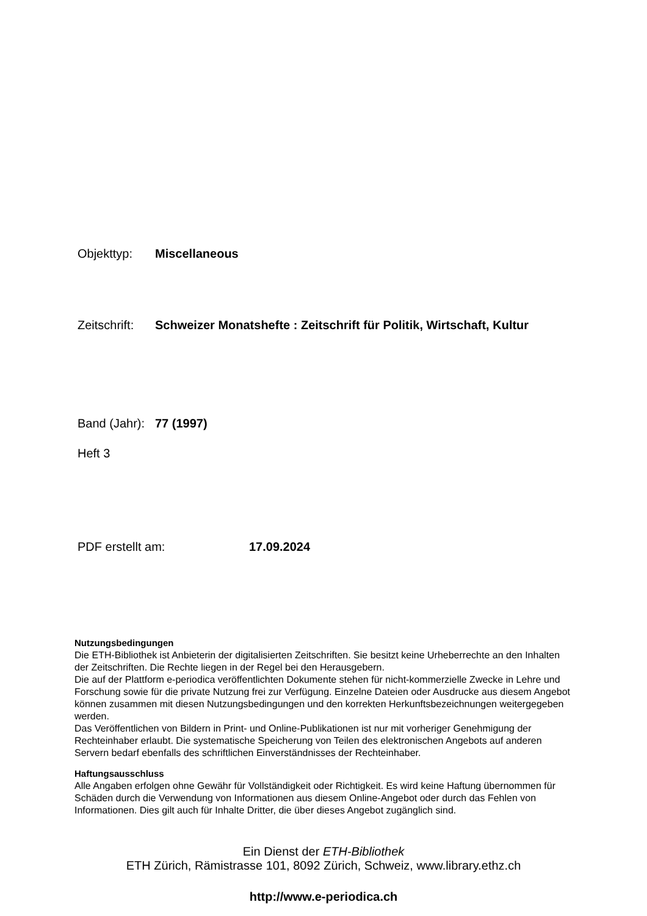Objekttyp: Miscellaneous
Zeitschrift: Schweizer Monatshefte : Zeitschrift für Politik, Wirtschaft, Kultur
Band (Jahr): 77 (1997)
Heft 3
PDF erstellt am: 17.09.2024
Nutzungsbedingungen
Die ETH-Bibliothek ist Anbieterin der digitalisierten Zeitschriften. Sie besitzt keine Urheberrechte an den Inhalten der Zeitschriften. Die Rechte liegen in der Regel bei den Herausgebern.
Die auf der Plattform e-periodica veröffentlichten Dokumente stehen für nicht-kommerzielle Zwecke in Lehre und Forschung sowie für die private Nutzung frei zur Verfügung. Einzelne Dateien oder Ausdrucke aus diesem Angebot können zusammen mit diesen Nutzungsbedingungen und den korrekten Herkunftsbezeichnungen weitergegeben werden.
Das Veröffentlichen von Bildern in Print- und Online-Publikationen ist nur mit vorheriger Genehmigung der Rechteinhaber erlaubt. Die systematische Speicherung von Teilen des elektronischen Angebots auf anderen Servern bedarf ebenfalls des schriftlichen Einverständnisses der Rechteinhaber.
Haftungsausschluss
Alle Angaben erfolgen ohne Gewähr für Vollständigkeit oder Richtigkeit. Es wird keine Haftung übernommen für Schäden durch die Verwendung von Informationen aus diesem Online-Angebot oder durch das Fehlen von Informationen. Dies gilt auch für Inhalte Dritter, die über dieses Angebot zugänglich sind.
Ein Dienst der ETH-Bibliothek
ETH Zürich, Rämistrasse 101, 8092 Zürich, Schweiz, www.library.ethz.ch
http://www.e-periodica.ch